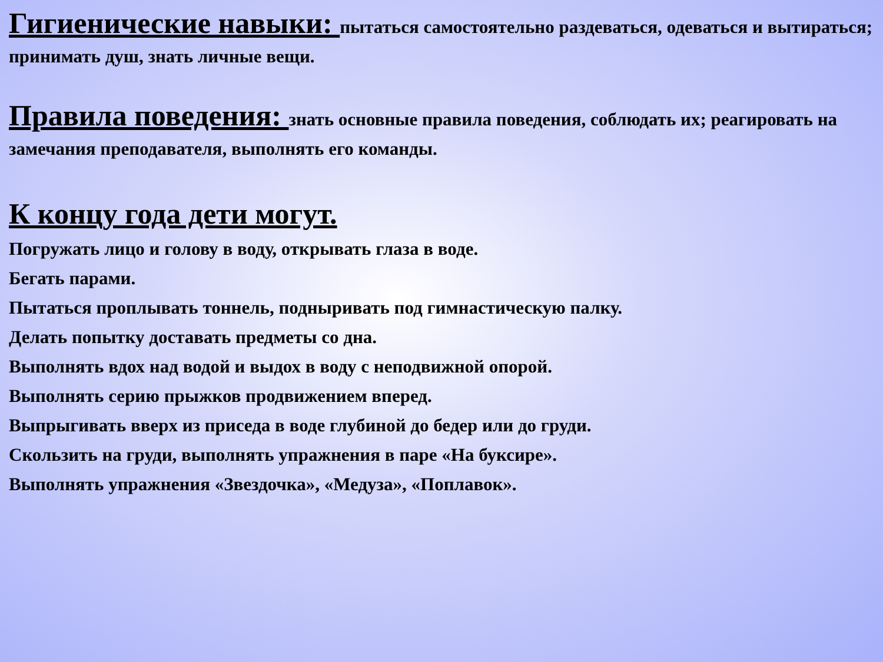Гигиенические навыки: пытаться самостоятельно раздеваться, одеваться и вытираться; принимать душ, знать личные вещи.
Правила поведения: знать основные правила поведения, соблюдать их; реагировать на замечания преподавателя, выполнять его команды.
К концу года дети могут.
Погружать лицо и голову в воду, открывать глаза в воде.
Бегать парами.
Пытаться проплывать тоннель, подныривать под гимнастическую палку.
Делать попытку доставать предметы со дна.
Выполнять вдох над водой и выдох в воду с неподвижной опорой.
Выполнять серию прыжков продвижением вперед.
Выпрыгивать вверх из приседа в воде глубиной до бедер или до груди.
Скользить на груди, выполнять упражнения в паре «На буксире».
Выполнять упражнения «Звездочка», «Медуза», «Поплавок».